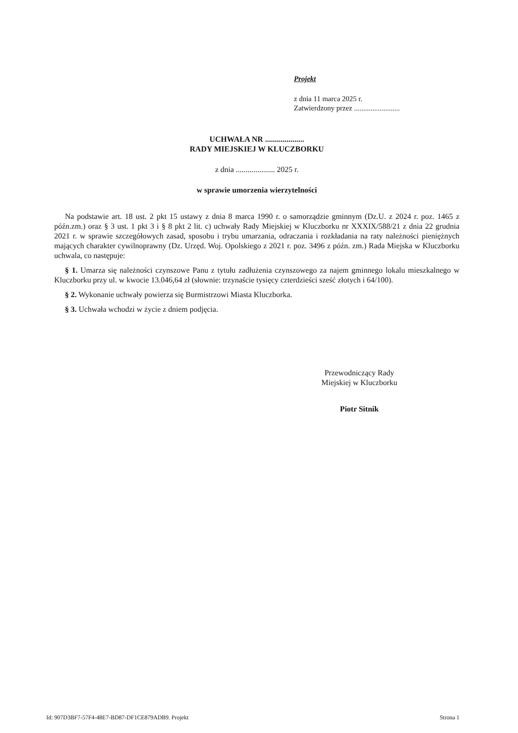Projekt
z dnia 11 marca 2025 r.
Zatwierdzony przez .........................
UCHWAŁA NR ....................
RADY MIEJSKIEJ W KLUCZBORKU
z dnia .................... 2025 r.
w sprawie umorzenia wierzytelności
Na podstawie art. 18 ust. 2 pkt 15 ustawy z dnia 8 marca 1990 r. o samorządzie gminnym (Dz.U. z 2024 r. poz. 1465 z późn.zm.) oraz § 3 ust. 1 pkt 3 i § 8 pkt 2 lit. c) uchwały Rady Miejskiej w Kluczborku nr XXXIX/588/21 z dnia 22 grudnia 2021 r. w sprawie szczegółowych zasad, sposobu i trybu umarzania, odraczania i rozkładania na raty należności pieniężnych mających charakter cywilnoprawny (Dz. Urzęd. Woj. Opolskiego z 2021 r. poz. 3496 z późn. zm.) Rada Miejska w Kluczborku uchwala, co następuje:
§ 1. Umarza się należności czynszowe Panu z tytułu zadłużenia czynszowego za najem gminnego lokalu mieszkalnego w Kluczborku przy ul. w kwocie 13.046,64 zł (słownie: trzynaście tysięcy czterdzieści sześć złotych i 64/100).
§ 2. Wykonanie uchwały powierza się Burmistrzowi Miasta Kluczborka.
§ 3. Uchwała wchodzi w życie z dniem podjęcia.
Przewodniczący Rady
Miejskiej w Kluczborku
Piotr Sitnik
Id: 907D3BF7-57F4-48E7-BD87-DF1CE879ADB9. Projekt Strona 1